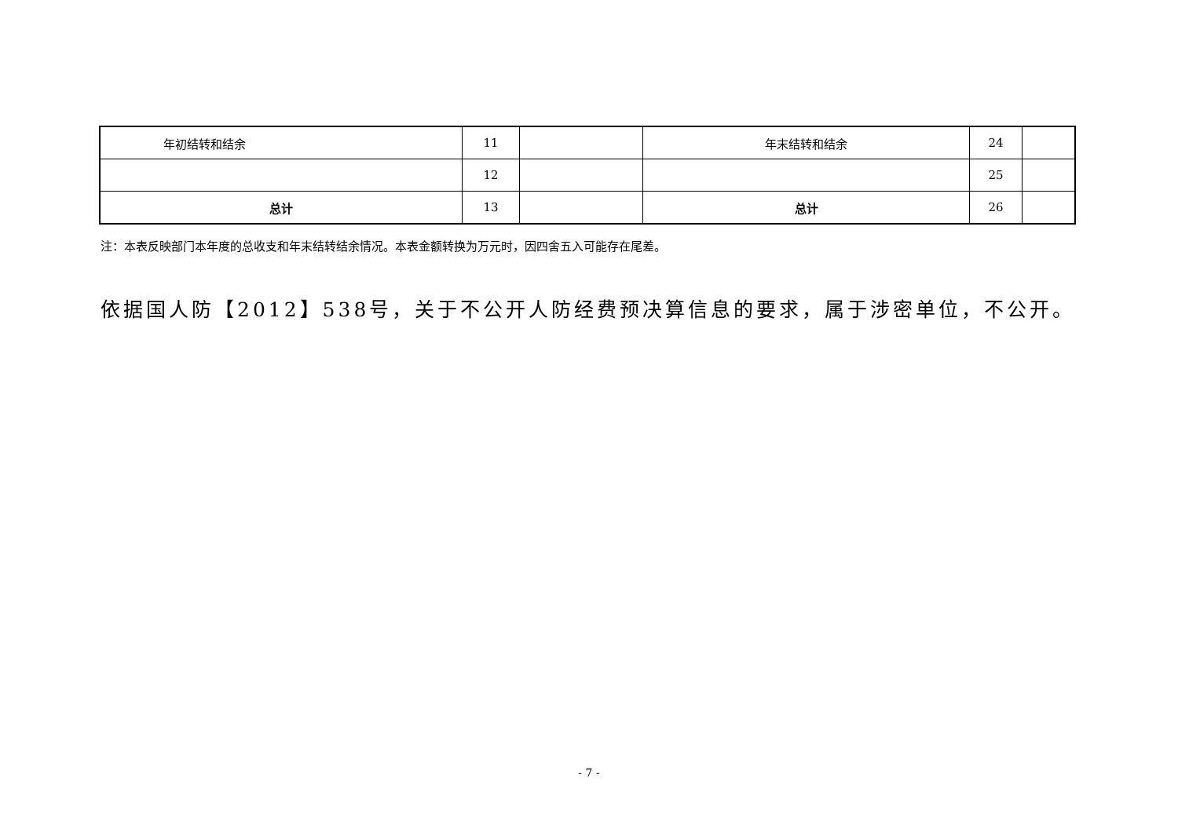| 年初结转和结余 | 11 | | 年末结转和结余 | 24 | |
| | 12 | | | 25 | |
| 总计 | 13 | | 总计 | 26 | |
注：本表反映部门本年度的总收支和年末结转结余情况。本表金额转换为万元时，因四舍五入可能存在尾差。
依据国人防【2012】538号，关于不公开人防经费预决算信息的要求，属于涉密单位，不公开。
- 7 -